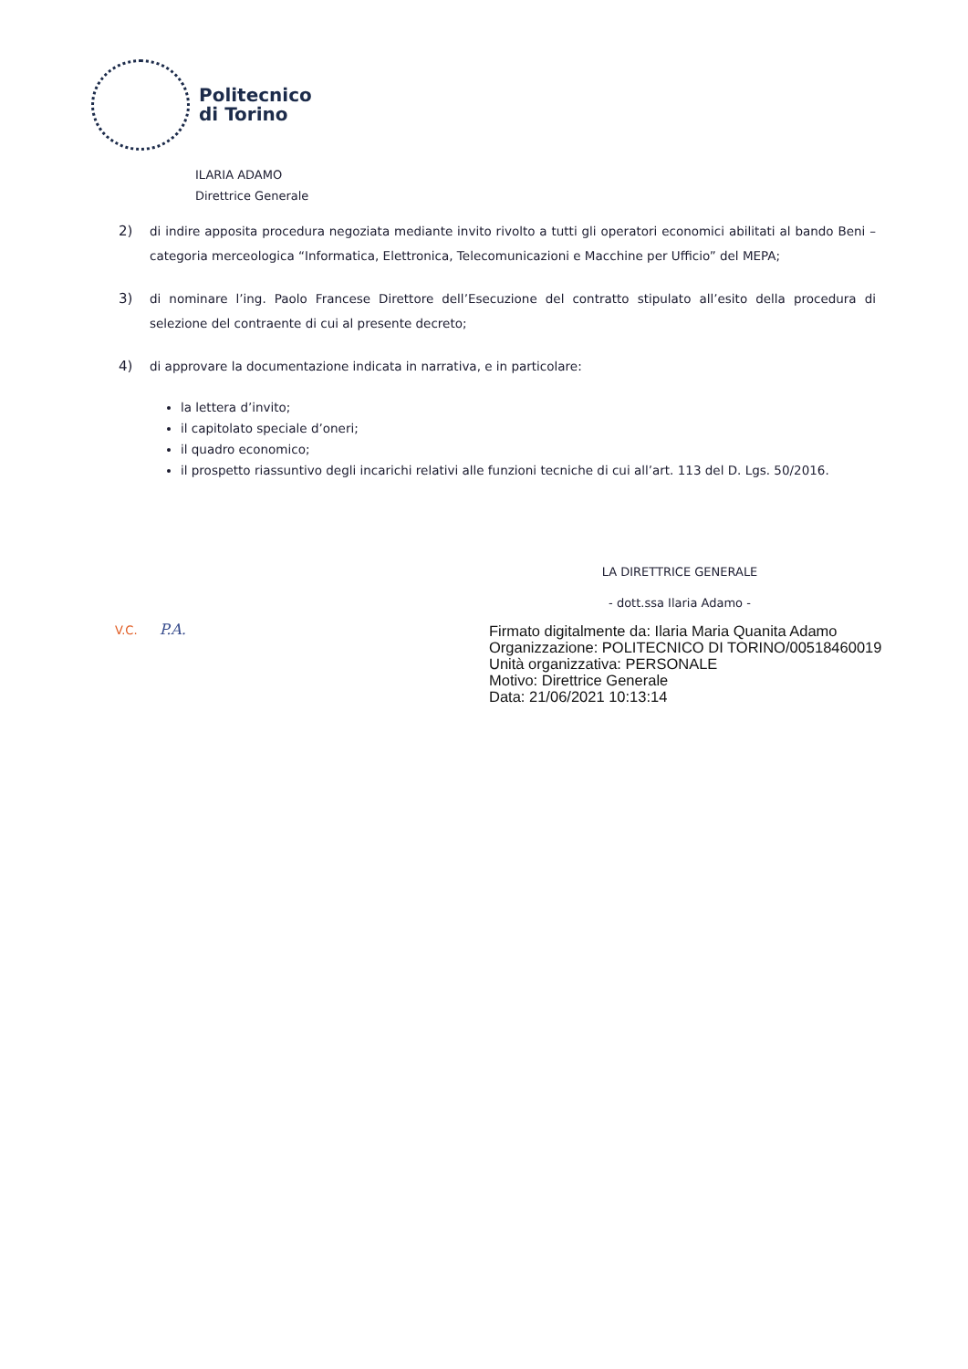Politecnico
di Torino
ILARIA ADAMO
Direttrice Generale
2) di indire apposita procedura negoziata mediante invito rivolto a tutti gli operatori economici abilitati al bando Beni – categoria merceologica “Informatica, Elettronica, Telecomunicazioni e Macchine per Ufficio” del MEPA;
3) di nominare l’ing. Paolo Francese Direttore dell’Esecuzione del contratto stipulato all’esito della procedura di selezione del contraente di cui al presente decreto;
4) di approvare la documentazione indicata in narrativa, e in particolare:
la lettera d’invito;
il capitolato speciale d’oneri;
il quadro economico;
il prospetto riassuntivo degli incarichi relativi alle funzioni tecniche di cui all’art. 113 del D. Lgs. 50/2016.
LA DIRETTRICE GENERALE
- dott.ssa Ilaria Adamo -
V.C. P.A.
Firmato digitalmente da: Ilaria Maria Quanita Adamo
Organizzazione: POLITECNICO DI TORINO/00518460019
Unità organizzativa: PERSONALE
Motivo: Direttrice Generale
Data: 21/06/2021 10:13:14